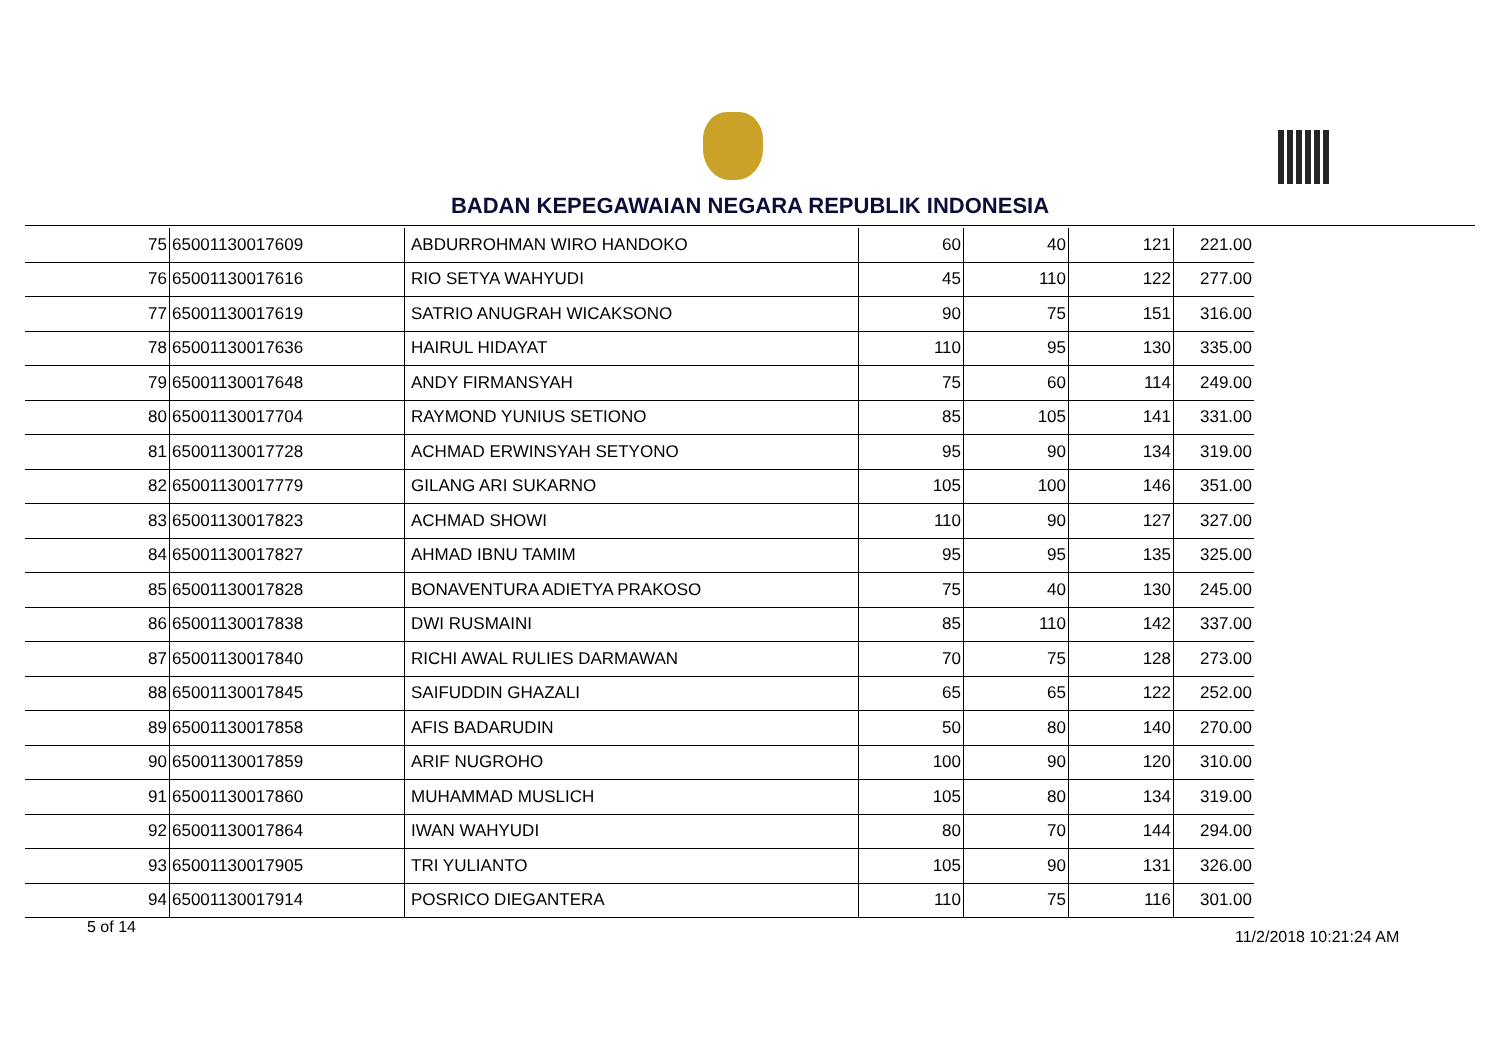BADAN KEPEGAWAIAN NEGARA REPUBLIK INDONESIA
| 75 | 65001130017609 | ABDURROHMAN WIRO HANDOKO | 60 | 40 | 121 | 221.00 |
| 76 | 65001130017616 | RIO SETYA WAHYUDI | 45 | 110 | 122 | 277.00 |
| 77 | 65001130017619 | SATRIO ANUGRAH WICAKSONO | 90 | 75 | 151 | 316.00 |
| 78 | 65001130017636 | HAIRUL HIDAYAT | 110 | 95 | 130 | 335.00 |
| 79 | 65001130017648 | ANDY FIRMANSYAH | 75 | 60 | 114 | 249.00 |
| 80 | 65001130017704 | RAYMOND YUNIUS SETIONO | 85 | 105 | 141 | 331.00 |
| 81 | 65001130017728 | ACHMAD ERWINSYAH SETYONO | 95 | 90 | 134 | 319.00 |
| 82 | 65001130017779 | GILANG ARI SUKARNO | 105 | 100 | 146 | 351.00 |
| 83 | 65001130017823 | ACHMAD SHOWI | 110 | 90 | 127 | 327.00 |
| 84 | 65001130017827 | AHMAD IBNU TAMIM | 95 | 95 | 135 | 325.00 |
| 85 | 65001130017828 | BONAVENTURA ADIETYA PRAKOSO | 75 | 40 | 130 | 245.00 |
| 86 | 65001130017838 | DWI RUSMAINI | 85 | 110 | 142 | 337.00 |
| 87 | 65001130017840 | RICHI AWAL RULIES DARMAWAN | 70 | 75 | 128 | 273.00 |
| 88 | 65001130017845 | SAIFUDDIN GHAZALI | 65 | 65 | 122 | 252.00 |
| 89 | 65001130017858 | AFIS BADARUDIN | 50 | 80 | 140 | 270.00 |
| 90 | 65001130017859 | ARIF NUGROHO | 100 | 90 | 120 | 310.00 |
| 91 | 65001130017860 | MUHAMMAD MUSLICH | 105 | 80 | 134 | 319.00 |
| 92 | 65001130017864 | IWAN WAHYUDI | 80 | 70 | 144 | 294.00 |
| 93 | 65001130017905 | TRI YULIANTO | 105 | 90 | 131 | 326.00 |
| 94 | 65001130017914 | POSRICO DIEGANTERA | 110 | 75 | 116 | 301.00 |
5 of 14
11/2/2018 10:21:24 AM